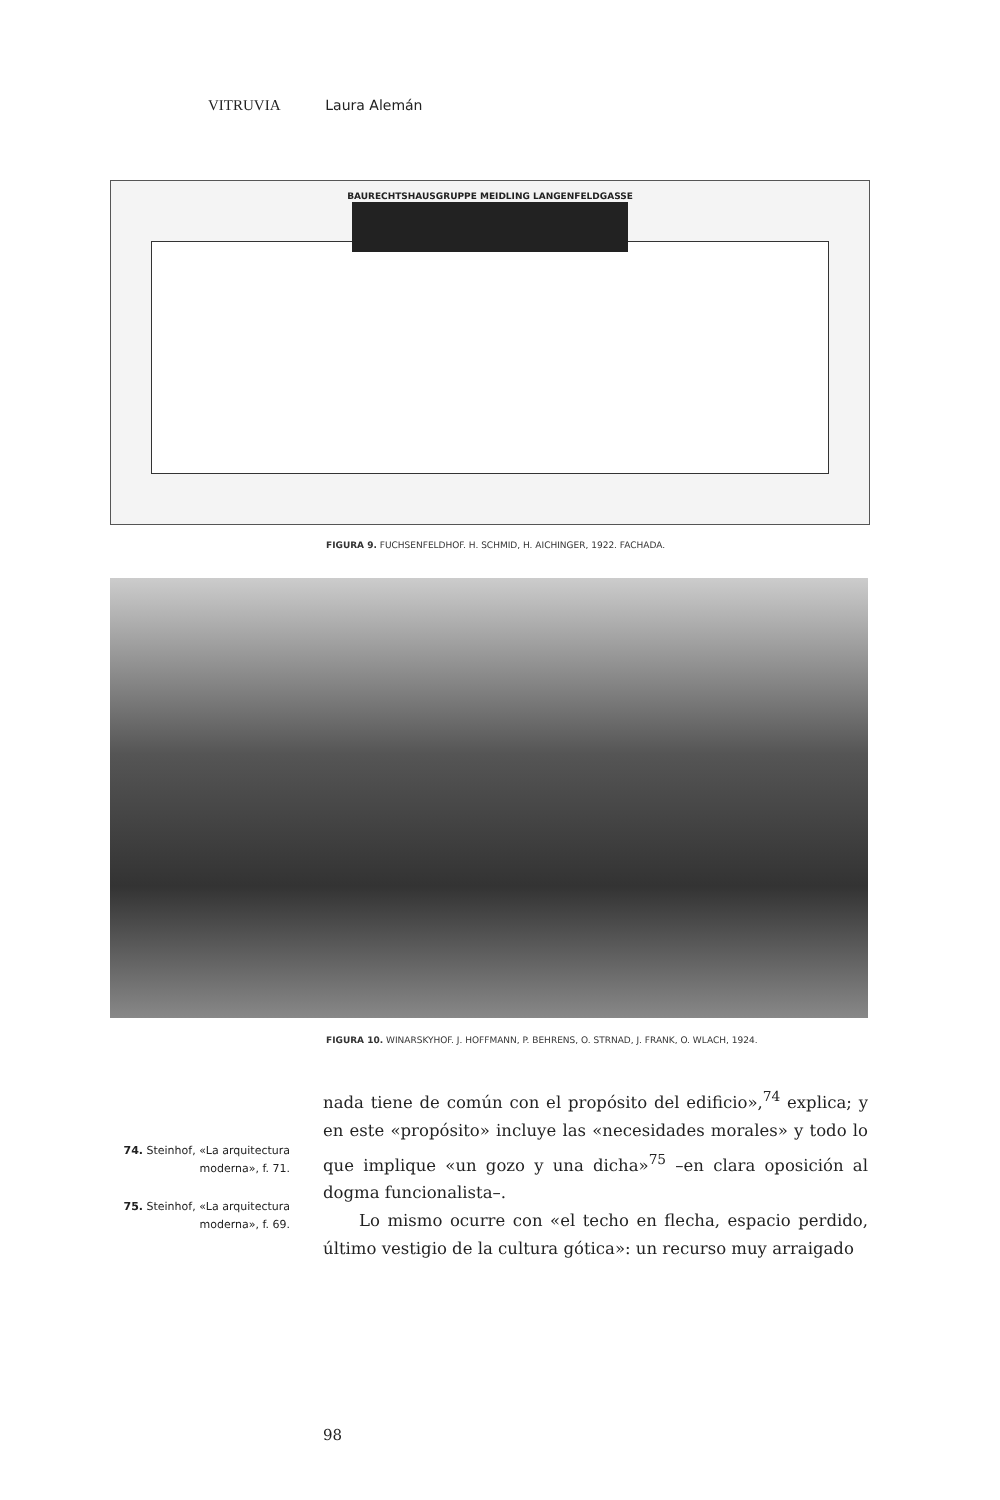VITRUVIA Laura Alemán
BAURECHTSHAUSGRUPPE MEIDLING LANGENFELDGASSE
FIGURA 9. FUCHSENFELDHOF. H. SCHMID, H. AICHINGER, 1922. FACHADA.
FIGURA 10. WINARSKYHOF. J. HOFFMANN, P. BEHRENS, O. STRNAD, J. FRANK, O. WLACH, 1924.
74. Steinhof, «La arquitectura moderna», f. 71.
75. Steinhof, «La arquitectura moderna», f. 69.
nada tiene de común con el propósito del edificio»,<sup>74</sup> explica; y en este «propósito» incluye las «necesidades morales» y todo lo que implique «un gozo y una dicha»<sup>75</sup> –en clara oposición al dogma funcionalista–.
Lo mismo ocurre con «el techo en flecha, espacio perdido, último vestigio de la cultura gótica»: un recurso muy arraigado
98